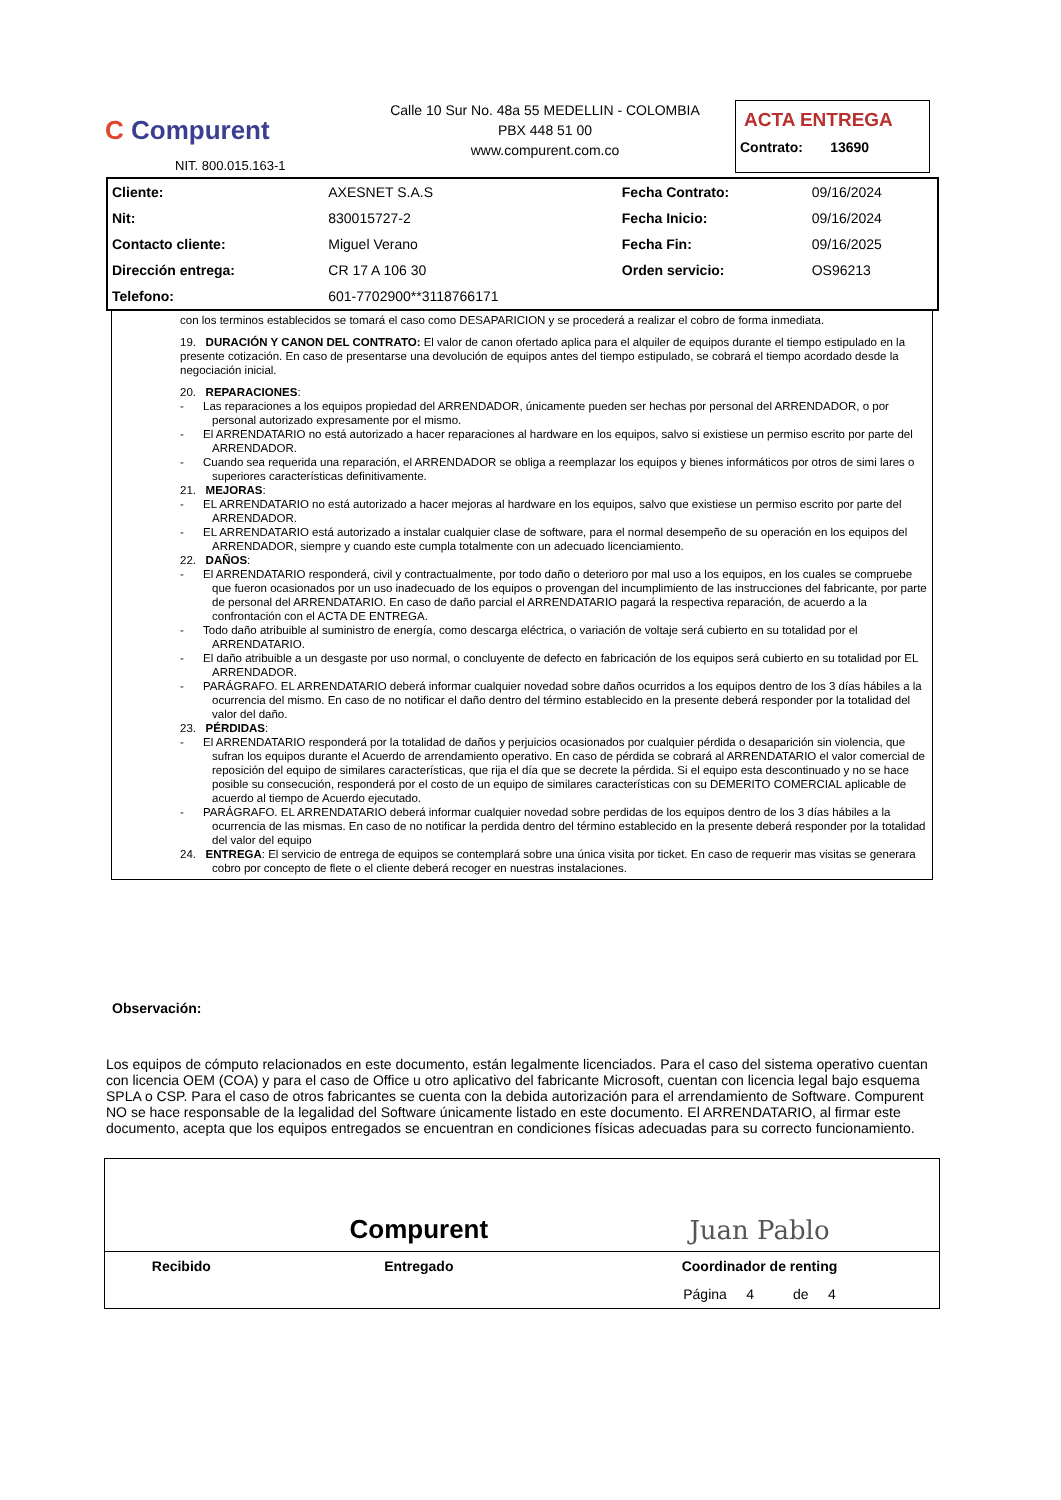C Compurent
NIT. 800.015.163-1
Calle 10 Sur No. 48a 55 MEDELLIN - COLOMBIA
PBX 448 51 00
www.compurent.com.co
ACTA ENTREGA
Contrato: 13690
| Cliente: | AXESNET S.A.S | Fecha Contrato: | 09/16/2024 |
| Nit: | 830015727-2 | Fecha Inicio: | 09/16/2024 |
| Contacto cliente: | Miguel Verano | Fecha Fin: | 09/16/2025 |
| Dirección entrega: | CR 17 A 106 30 | Orden servicio: | OS96213 |
| Telefono: | 601-7702900**3118766171 | | |
con los terminos establecidos se tomará el caso como DESAPARICION y se procederá a realizar el cobro de forma inmediata.
19. DURACIÓN Y CANON DEL CONTRATO: El valor de canon ofertado aplica para el alquiler de equipos durante el tiempo estipulado en la presente cotización. En caso de presentarse una devolución de equipos antes del tiempo estipulado, se cobrará el tiempo acordado desde la negociación inicial.
20. REPARACIONES:
- Las reparaciones a los equipos propiedad del ARRENDADOR, únicamente pueden ser hechas por personal del ARRENDADOR, o por personal autorizado expresamente por el mismo.
- El ARRENDATARIO no está autorizado a hacer reparaciones al hardware en los equipos, salvo si existiese un permiso escrito por parte del ARRENDADOR.
- Cuando sea requerida una reparación, el ARRENDADOR se obliga a reemplazar los equipos y bienes informáticos por otros de simi lares o superiores características definitivamente.
21. MEJORAS:
- EL ARRENDATARIO no está autorizado a hacer mejoras al hardware en los equipos, salvo que existiese un permiso escrito por parte del ARRENDADOR.
- EL ARRENDATARIO está autorizado a instalar cualquier clase de software, para el normal desempeño de su operación en los equipos del ARRENDADOR, siempre y cuando este cumpla totalmente con un adecuado licenciamiento.
22. DAÑOS:
- El ARRENDATARIO responderá, civil y contractualmente, por todo daño o deterioro por mal uso a los equipos, en los cuales se compruebe que fueron ocasionados por un uso inadecuado de los equipos o provengan del incumplimiento de las instrucciones del fabricante, por parte de personal del ARRENDATARIO. En caso de daño parcial el ARRENDATARIO pagará la respectiva reparación, de acuerdo a la confrontación con el ACTA DE ENTREGA.
- Todo daño atribuible al suministro de energía, como descarga eléctrica, o variación de voltaje será cubierto en su totalidad por el ARRENDATARIO.
- El daño atribuible a un desgaste por uso normal, o concluyente de defecto en fabricación de los equipos será cubierto en su totalidad por EL ARRENDADOR.
- PARÁGRAFO. EL ARRENDATARIO deberá informar cualquier novedad sobre daños ocurridos a los equipos dentro de los 3 días hábiles a la ocurrencia del mismo. En caso de no notificar el daño dentro del término establecido en la presente deberá responder por la totalidad del valor del daño.
23. PÉRDIDAS:
- El ARRENDATARIO responderá por la totalidad de daños y perjuicios ocasionados por cualquier pérdida o desaparición sin violencia, que sufran los equipos durante el Acuerdo de arrendamiento operativo. En caso de pérdida se cobrará al ARRENDATARIO el valor comercial de reposición del equipo de similares características, que rija el día que se decrete la pérdida. Si el equipo esta descontinuado y no se hace posible su consecución, responderá por el costo de un equipo de similares características con su DEMERITO COMERCIAL aplicable de acuerdo al tiempo de Acuerdo ejecutado.
- PARÁGRAFO. EL ARRENDATARIO deberá informar cualquier novedad sobre perdidas de los equipos dentro de los 3 días hábiles a la ocurrencia de las mismas. En caso de no notificar la perdida dentro del término establecido en la presente deberá responder por la totalidad del valor del equipo
24. ENTREGA: El servicio de entrega de equipos se contemplará sobre una única visita por ticket. En caso de requerir mas visitas se generara cobro por concepto de flete o el cliente deberá recoger en nuestras instalaciones.
Observación:
Los equipos de cómputo relacionados en este documento, están legalmente licenciados. Para el caso del sistema operativo cuentan con licencia OEM (COA) y para el caso de Office u otro aplicativo del fabricante Microsoft, cuentan con licencia legal bajo esquema SPLA o CSP. Para el caso de otros fabricantes se cuenta con la debida autorización para el arrendamiento de Software. Compurent NO se hace responsable de la legalidad del Software únicamente listado en este documento. El ARRENDATARIO, al firmar este documento, acepta que los equipos entregados se encuentran en condiciones físicas adecuadas para su correcto funcionamiento.
| | Compurent | Juan Pablo |
| Recibido | Entregado | Coordinador de renting |
| | | Página 4 de 4 |